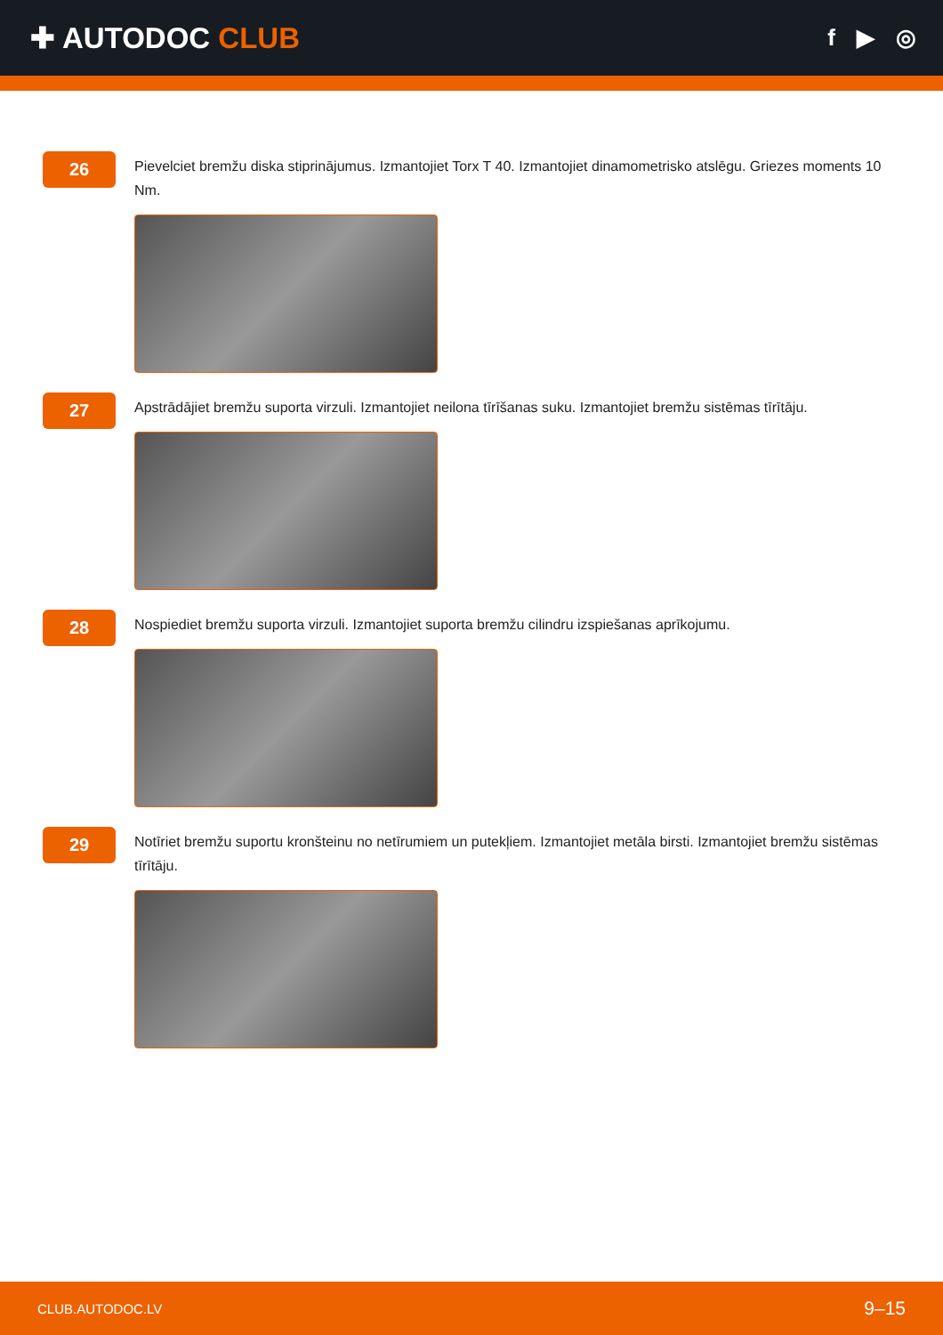✚ AUTODOC CLUB
f ▶ ◎
26
Pievelciet bremžu diska stiprinājumus. Izmantojiet Torx T 40. Izmantojiet dinamometrisko atslēgu. Griezes moments 10 Nm.
27
Apstrādājiet bremžu suporta virzuli. Izmantojiet neilona tīrīšanas suku. Izmantojiet bremžu sistēmas tīrītāju.
28
Nospiediet bremžu suporta virzuli. Izmantojiet suporta bremžu cilindru izspiešanas aprīkojumu.
29
Notīriet bremžu suportu kronšteinu no netīrumiem un putekļiem. Izmantojiet metāla birsti. Izmantojiet bremžu sistēmas tīrītāju.
CLUB.AUTODOC.LV 9–15